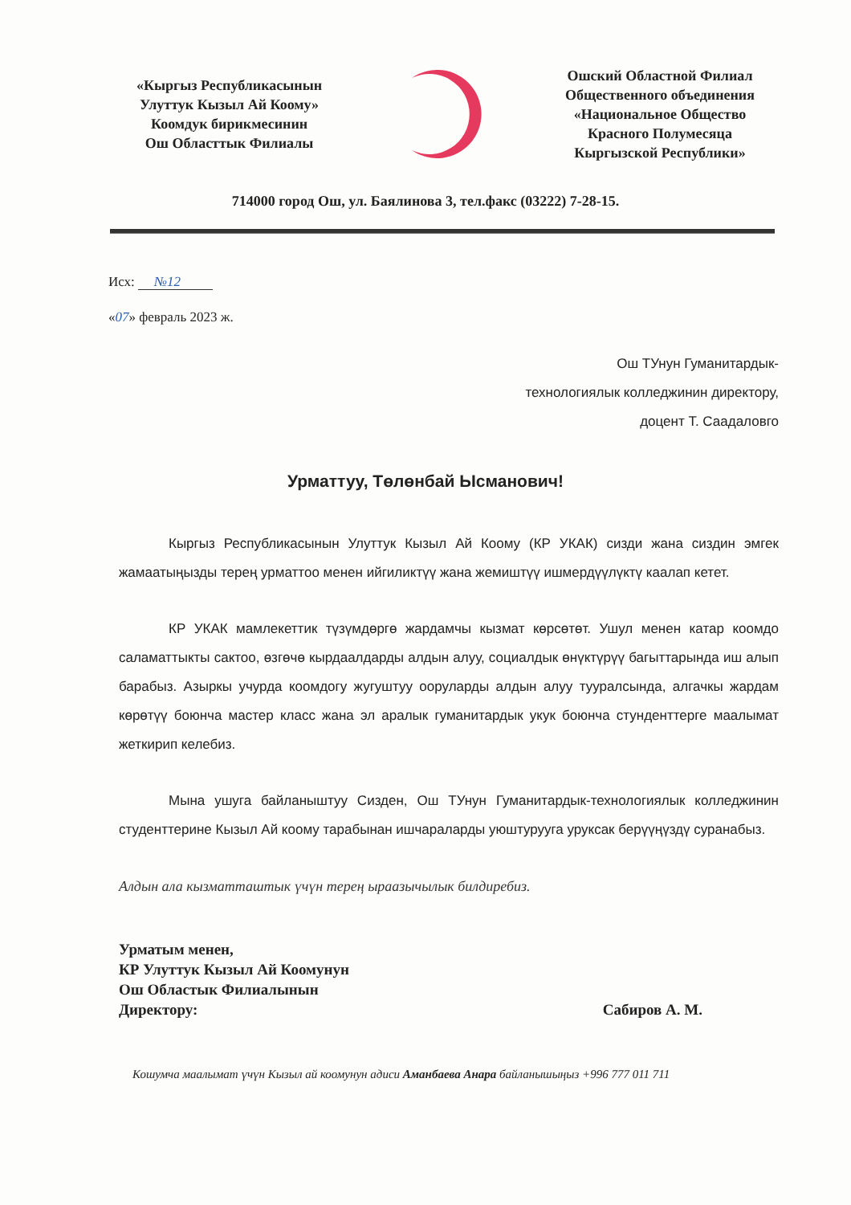«Кыргыз Республикасынын
Улуттук Кызыл Ай Коому»
Коомдук бирикмесинин
Ош Областтык Филиалы
Ошский Областной Филиал
Общественного объединения
«Национальное Общество
Красного Полумесяца
Кыргызской Республики»
714000 город Ош, ул. Баялинова 3, тел.факс (03222) 7-28-15.
Исх: №12
«07» февраль 2023 ж.
Ош ТУнун Гуманитардык-
технологиялык колледжинин директору,
доцент Т. Саадаловго
Урматтуу, Төлөнбай Ысманович!
Кыргыз Республикасынын Улуттук Кызыл Ай Коому (КР УКАК) сизди жана сиздин эмгек жамаатыңызды терең урматтоо менен ийгиликтүү жана жемиштүү ишмердүүлүктү каалап кетет.
КР УКАК мамлекеттик түзүмдөргө жардамчы кызмат көрсөтөт. Ушул менен катар коомдо саламаттыкты сактоо, өзгөчө кырдаалдарды алдын алуу, социалдык өнүктүрүү багыттарында иш алып барабыз. Азыркы учурда коомдогу жугуштуу ооруларды алдын алуу тууралсында, алгачкы жардам көрөтүү боюнча мастер класс жана эл аралык гуманитардык укук боюнча стунденттерге маалымат жеткирип келебиз.
Мына ушуга байланыштуу Сизден, Ош ТУнун Гуманитардык-технологиялык колледжинин студенттерине Кызыл Ай коому тарабынан ишчараларды уюштурууга уруксак берүүңүздү суранабыз.
Алдын ала кызматташтык үчүн терең ыраазычылык билдиребиз.
Урматым менен,
КР Улуттук Кызыл Ай Коомунун
Ош Областык Филиалынын
Директору:
Сабиров А. М.
Кошумча маалымат үчүн Кызыл ай коомунун адиси Аманбаева Анара байланышыңыз +996 777 011 711